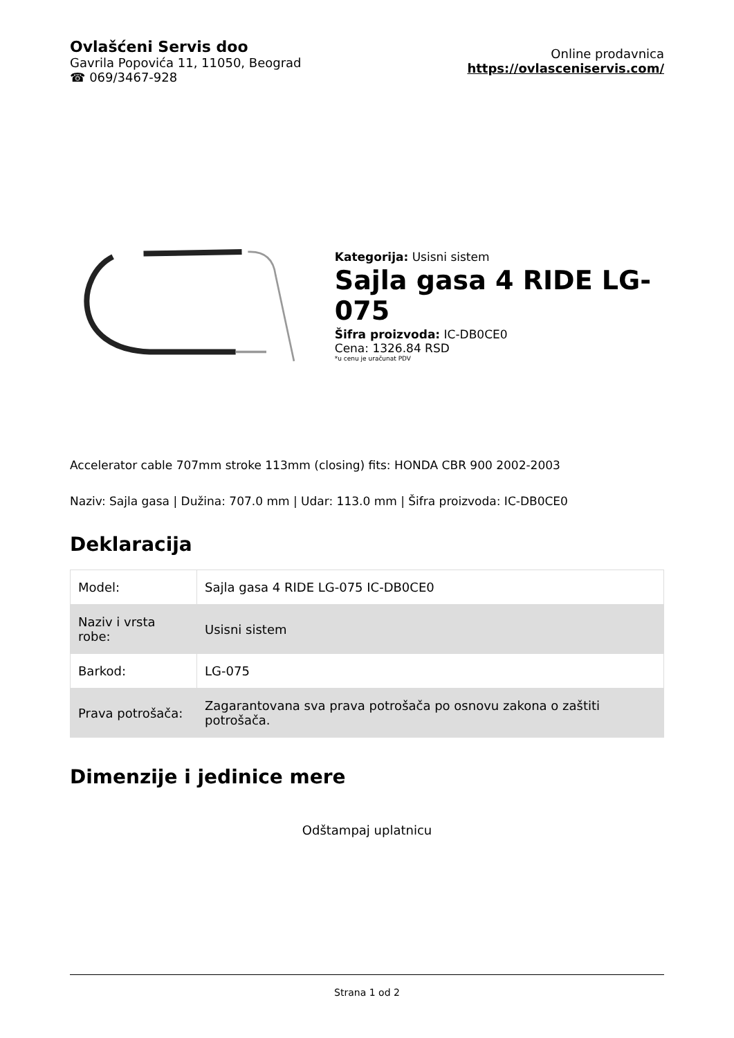Ovlašćeni Servis doo
Gavrila Popovića 11, 11050, Beograd
☎ 069/3467-928
Online prodavnica
https://ovlasceniservis.com/
Kategorija: Usisni sistem
Sajla gasa 4 RIDE LG-075
Šifra proizvoda: IC-DB0CE0
Cena: 1326.84 RSD
*u cenu je uračunat PDV
Accelerator cable 707mm stroke 113mm (closing) fits: HONDA CBR 900 2002-2003
Naziv: Sajla gasa | Dužina: 707.0 mm | Udar: 113.0 mm | Šifra proizvoda: IC-DB0CE0
Deklaracija
| Model: | Sajla gasa 4 RIDE LG-075 IC-DB0CE0 |
| Naziv i vrsta robe: | Usisni sistem |
| Barkod: | LG-075 |
| Prava potrošača: | Zagarantovana sva prava potrošača po osnovu zakona o zaštiti potrošača. |
Dimenzije i jedinice mere
Odštampaj uplatnicu
Strana 1 od 2